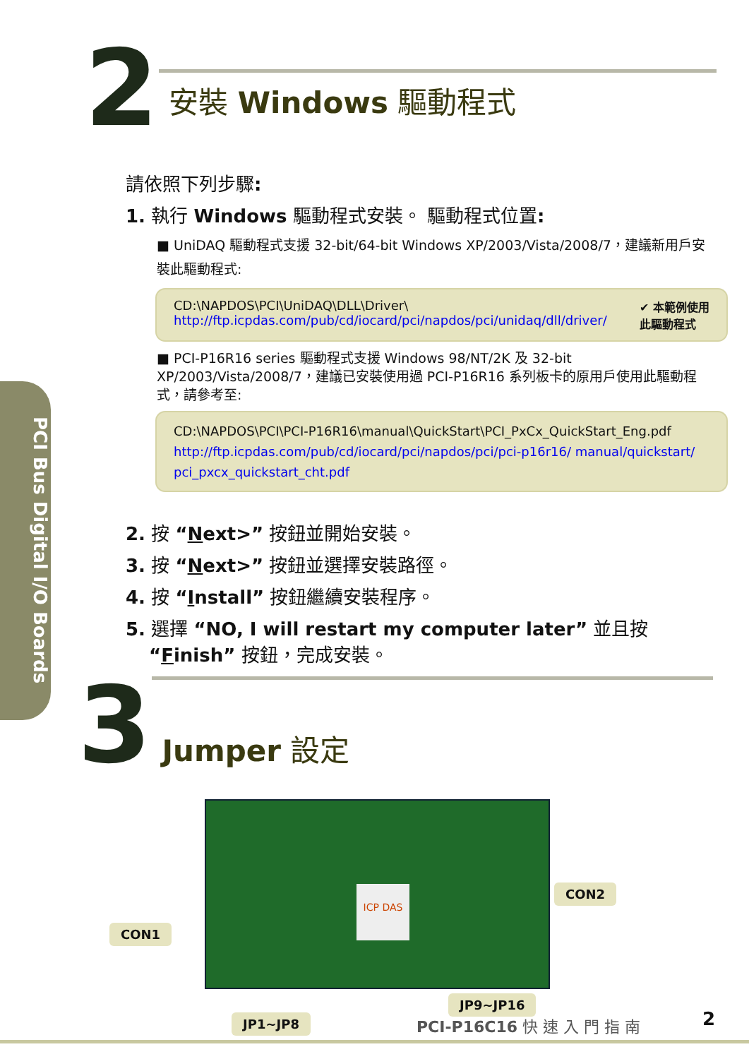PCI Bus Digital I/O Boards
2
安裝 Windows 驅動程式
請依照下列步驟:
1. 執行 Windows 驅動程式安裝。 驅動程式位置:
■ UniDAQ 驅動程式支援 32-bit/64-bit Windows XP/2003/Vista/2008/7，建議新用戶安裝此驅動程式:
CD:\NAPDOS\PCI\UniDAQ\DLL\Driver\
http://ftp.icpdas.com/pub/cd/iocard/pci/napdos/pci/unidaq/dll/driver/
✔ 本範例使用
此驅動程式
■ PCI-P16R16 series 驅動程式支援 Windows 98/NT/2K 及 32-bit XP/2003/Vista/2008/7，建議已安裝使用過 PCI-P16R16 系列板卡的原用戶使用此驅動程式，請參考至:
CD:\NAPDOS\PCI\PCI-P16R16\manual\QuickStart\PCI_PxCx_QuickStart_Eng.pdf
http://ftp.icpdas.com/pub/cd/iocard/pci/napdos/pci/pci-p16r16/ manual/quickstart/ pci_pxcx_quickstart_cht.pdf
2. 按 “Next>” 按鈕並開始安裝。
3. 按 “Next>” 按鈕並選擇安裝路徑。
4. 按 “Install” 按鈕繼續安裝程序。
5. 選擇 “NO, I will restart my computer later” 並且按
“Finish” 按鈕，完成安裝。
3
Jumper 設定
ICP DAS
CON1
CON2
JP1~JP8
JP9~JP16
PCI-P16C16 快 速 入 門 指 南 2